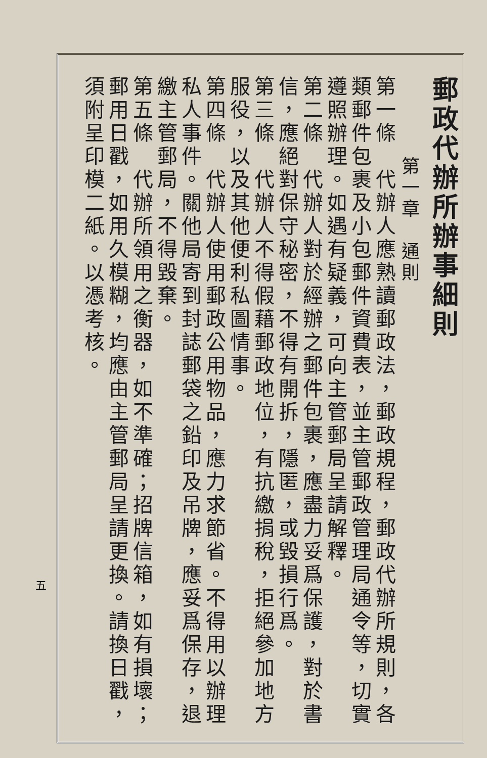郵政代辦所辦事細則
第一章　通則
第一條　代辦人應熟讀郵政法，郵政規程，郵政代辦所規則，各類郵件包裹及小包郵件資費表，並主管郵政管理局通令等，切實遵照辦理。如遇有疑義，可向主管郵局呈請解釋。
第二條　代辦人對於經辦之郵件包裹，應盡力妥爲保護，對於書信，應絕對保守秘密，不得有開拆，隱匿，或毀損行爲。
第三條　代辦人不得假藉郵政地位，有抗繳捐稅，拒絕參加地方服役，以及其他便利私圖情事。
第四條　代辦人使用郵政公用物品，應力求節省。不得用以辦理私人事件。關他局寄到封誌郵袋之鉛印及吊牌，應妥爲保存，退繳主管郵局，不得毀棄。
第五條　代辦所領用之衡器，如不準確；招牌信箱，如有損壞；郵用日戳，如用久模糊，均應由主管郵局呈請更換。請換日戳，須附呈印模二紙。以憑考核。
五